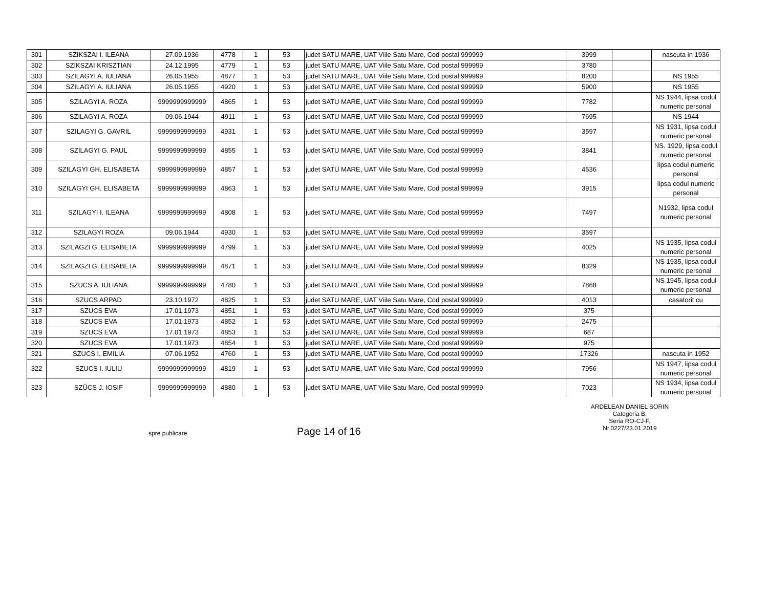| 301 | SZIKSZAI I. ILEANA | 27.09.1936 | 4778 | 1 | 53 | judet SATU MARE, UAT Viile Satu Mare, Cod postal 999999 | 3999 | | nascuta in 1936 |
| 302 | SZIKSZAI KRISZTIAN | 24.12.1995 | 4779 | 1 | 53 | judet SATU MARE, UAT Viile Satu Mare, Cod postal 999999 | 3780 | | |
| 303 | SZILAGYI A. IULIANA | 26.05.1955 | 4877 | 1 | 53 | judet SATU MARE, UAT Viile Satu Mare, Cod postal 999999 | 8200 | | NS 1955 |
| 304 | SZILAGYI A. IULIANA | 26.05.1955 | 4920 | 1 | 53 | judet SATU MARE, UAT Viile Satu Mare, Cod postal 999999 | 5900 | | NS 1955 |
| 305 | SZILAGYI A. ROZA | 9999999999999 | 4865 | 1 | 53 | judet SATU MARE, UAT Viile Satu Mare, Cod postal 999999 | 7782 | | NS 1944, lipsa codul numeric personal |
| 306 | SZILAGYI A. ROZA | 09.06.1944 | 4911 | 1 | 53 | judet SATU MARE, UAT Viile Satu Mare, Cod postal 999999 | 7695 | | NS 1944 |
| 307 | SZILAGYI G. GAVRIL | 9999999999999 | 4931 | 1 | 53 | judet SATU MARE, UAT Viile Satu Mare, Cod postal 999999 | 3597 | | NS 1931, lipsa codul numeric personal |
| 308 | SZILAGYI G. PAUL | 9999999999999 | 4855 | 1 | 53 | judet SATU MARE, UAT Viile Satu Mare, Cod postal 999999 | 3841 | | NS. 1929, lipsa codul numeric personal |
| 309 | SZILAGYI GH. ELISABETA | 9999999999999 | 4857 | 1 | 53 | judet SATU MARE, UAT Viile Satu Mare, Cod postal 999999 | 4536 | | lipsa codul numeric personal |
| 310 | SZILAGYI GH. ELISABETA | 9999999999999 | 4863 | 1 | 53 | judet SATU MARE, UAT Viile Satu Mare, Cod postal 999999 | 3915 | | lipsa codul numeric personal |
| 311 | SZILAGYI I. ILEANA | 9999999999999 | 4808 | 1 | 53 | judet SATU MARE, UAT Viile Satu Mare, Cod postal 999999 | 7497 | | N1932, lipsa codul numeric personal |
| 312 | SZILAGYI ROZA | 09.06.1944 | 4930 | 1 | 53 | judet SATU MARE, UAT Viile Satu Mare, Cod postal 999999 | 3597 | | |
| 313 | SZILAGZI G. ELISABETA | 9999999999999 | 4799 | 1 | 53 | judet SATU MARE, UAT Viile Satu Mare, Cod postal 999999 | 4025 | | NS 1935, lipsa codul numeric personal |
| 314 | SZILAGZI G. ELISABETA | 9999999999999 | 4871 | 1 | 53 | judet SATU MARE, UAT Viile Satu Mare, Cod postal 999999 | 8329 | | NS 1935, lipsa codul numeric personal |
| 315 | SZUCS A. IULIANA | 9999999999999 | 4780 | 1 | 53 | judet SATU MARE, UAT Viile Satu Mare, Cod postal 999999 | 7868 | | NS 1945, lipsa codul numeric personal |
| 316 | SZUCS ARPAD | 23.10.1972 | 4825 | 1 | 53 | judet SATU MARE, UAT Viile Satu Mare, Cod postal 999999 | 4013 | | casatorit cu |
| 317 | SZUCS EVA | 17.01.1973 | 4851 | 1 | 53 | judet SATU MARE, UAT Viile Satu Mare, Cod postal 999999 | 375 | | |
| 318 | SZUCS EVA | 17.01.1973 | 4852 | 1 | 53 | judet SATU MARE, UAT Viile Satu Mare, Cod postal 999999 | 2475 | | |
| 319 | SZUCS EVA | 17.01.1973 | 4853 | 1 | 53 | judet SATU MARE, UAT Viile Satu Mare, Cod postal 999999 | 687 | | |
| 320 | SZUCS EVA | 17.01.1973 | 4854 | 1 | 53 | judet SATU MARE, UAT Viile Satu Mare, Cod postal 999999 | 975 | | |
| 321 | SZUCS I. EMILIA | 07.06.1952 | 4760 | 1 | 53 | judet SATU MARE, UAT Viile Satu Mare, Cod postal 999999 | 17326 | | nascuta in 1952 |
| 322 | SZUCS I. IULIU | 9999999999999 | 4819 | 1 | 53 | judet SATU MARE, UAT Viile Satu Mare, Cod postal 999999 | 7956 | | NS 1947, lipsa codul numeric personal |
| 323 | SZŰCS J. IOSIF | 9999999999999 | 4880 | 1 | 53 | judet SATU MARE, UAT Viile Satu Mare, Cod postal 999999 | 7023 | | NS 1934, lipsa codul numeric personal |
spre publicare
Page 14 of 16
ARDELEAN DANIEL SORIN
Categoria B,
Seria RO-CJ-F,
Nr.0227/23.01.2019